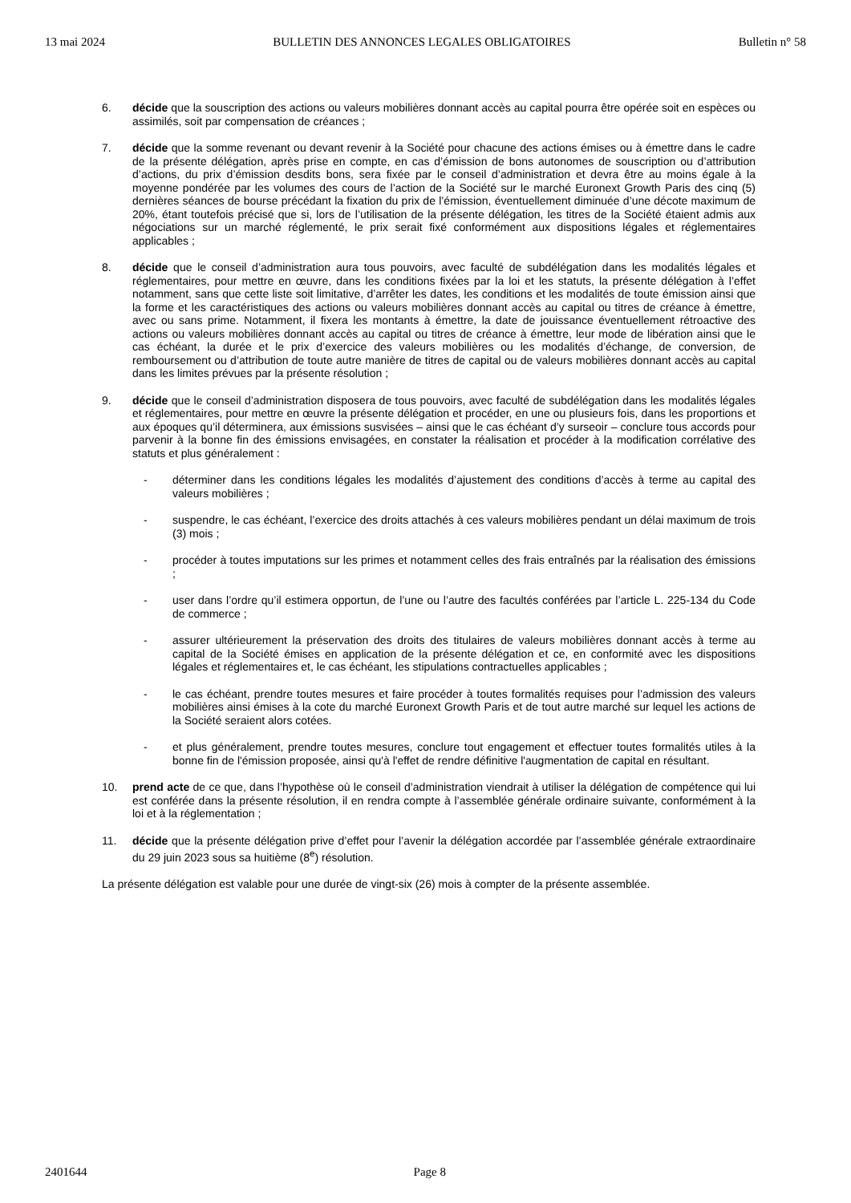13 mai 2024 BULLETIN DES ANNONCES LEGALES OBLIGATOIRES Bulletin n° 58
6. décide que la souscription des actions ou valeurs mobilières donnant accès au capital pourra être opérée soit en espèces ou assimilés, soit par compensation de créances ;
7. décide que la somme revenant ou devant revenir à la Société pour chacune des actions émises ou à émettre dans le cadre de la présente délégation, après prise en compte, en cas d’émission de bons autonomes de souscription ou d’attribution d’actions, du prix d’émission desdits bons, sera fixée par le conseil d’administration et devra être au moins égale à la moyenne pondérée par les volumes des cours de l’action de la Société sur le marché Euronext Growth Paris des cinq (5) dernières séances de bourse précédant la fixation du prix de l’émission, éventuellement diminuée d’une décote maximum de 20%, étant toutefois précisé que si, lors de l’utilisation de la présente délégation, les titres de la Société étaient admis aux négociations sur un marché réglementé, le prix serait fixé conformément aux dispositions légales et réglementaires applicables ;
8. décide que le conseil d’administration aura tous pouvoirs, avec faculté de subdélégation dans les modalités légales et réglementaires, pour mettre en œuvre, dans les conditions fixées par la loi et les statuts, la présente délégation à l’effet notamment, sans que cette liste soit limitative, d’arrêter les dates, les conditions et les modalités de toute émission ainsi que la forme et les caractéristiques des actions ou valeurs mobilières donnant accès au capital ou titres de créance à émettre, avec ou sans prime. Notamment, il fixera les montants à émettre, la date de jouissance éventuellement rétroactive des actions ou valeurs mobilières donnant accès au capital ou titres de créance à émettre, leur mode de libération ainsi que le cas échéant, la durée et le prix d’exercice des valeurs mobilières ou les modalités d’échange, de conversion, de remboursement ou d’attribution de toute autre manière de titres de capital ou de valeurs mobilières donnant accès au capital dans les limites prévues par la présente résolution ;
9. décide que le conseil d’administration disposera de tous pouvoirs, avec faculté de subdélégation dans les modalités légales et réglementaires, pour mettre en œuvre la présente délégation et procéder, en une ou plusieurs fois, dans les proportions et aux époques qu’il déterminera, aux émissions susvisées – ainsi que le cas échéant d’y surseoir – conclure tous accords pour parvenir à la bonne fin des émissions envisagées, en constater la réalisation et procéder à la modification corrélative des statuts et plus généralement :
- déterminer dans les conditions légales les modalités d’ajustement des conditions d’accès à terme au capital des valeurs mobilières ;
- suspendre, le cas échéant, l’exercice des droits attachés à ces valeurs mobilières pendant un délai maximum de trois (3) mois ;
- procéder à toutes imputations sur les primes et notamment celles des frais entraînés par la réalisation des émissions ;
- user dans l’ordre qu’il estimera opportun, de l’une ou l’autre des facultés conférées par l’article L. 225-134 du Code de commerce ;
- assurer ultérieurement la préservation des droits des titulaires de valeurs mobilières donnant accès à terme au capital de la Société émises en application de la présente délégation et ce, en conformité avec les dispositions légales et réglementaires et, le cas échéant, les stipulations contractuelles applicables ;
- le cas échéant, prendre toutes mesures et faire procéder à toutes formalités requises pour l’admission des valeurs mobilières ainsi émises à la cote du marché Euronext Growth Paris et de tout autre marché sur lequel les actions de la Société seraient alors cotées.
- et plus généralement, prendre toutes mesures, conclure tout engagement et effectuer toutes formalités utiles à la bonne fin de l'émission proposée, ainsi qu'à l'effet de rendre définitive l'augmentation de capital en résultant.
10. prend acte de ce que, dans l’hypothèse où le conseil d’administration viendrait à utiliser la délégation de compétence qui lui est conférée dans la présente résolution, il en rendra compte à l’assemblée générale ordinaire suivante, conformément à la loi et à la réglementation ;
11. décide que la présente délégation prive d’effet pour l’avenir la délégation accordée par l’assemblée générale extraordinaire du 29 juin 2023 sous sa huitième (8<sup>e</sup>) résolution.
La présente délégation est valable pour une durée de vingt-six (26) mois à compter de la présente assemblée.
2401644 Page 8